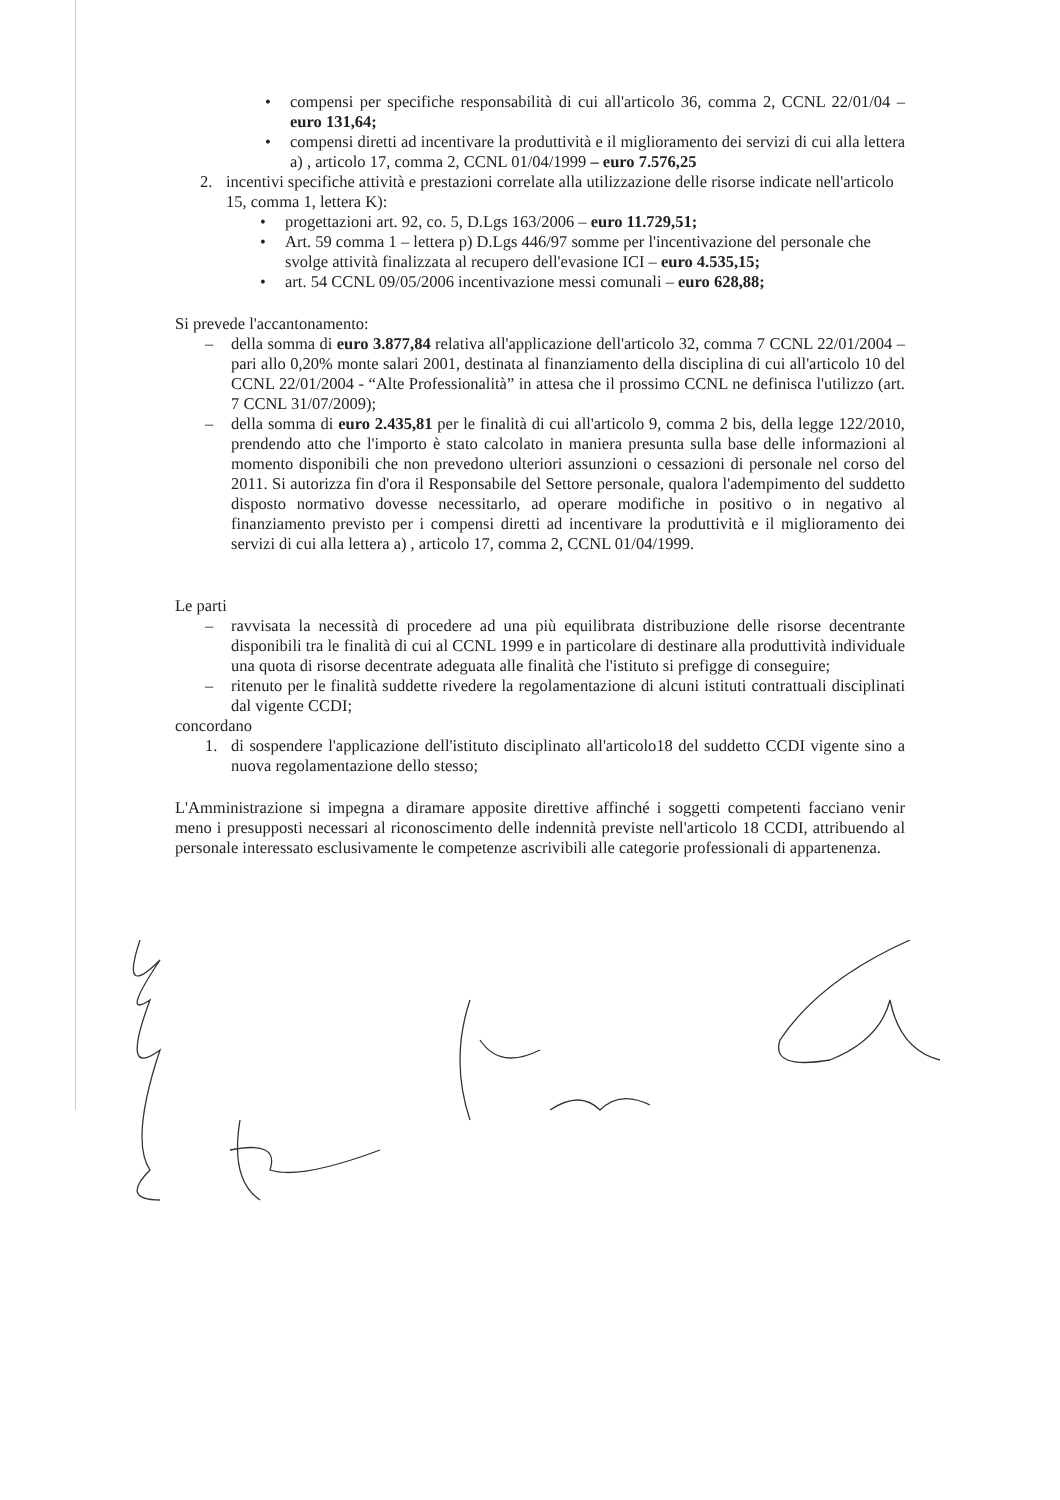• compensi per specifiche responsabilità di cui all'articolo 36, comma 2, CCNL 22/01/04 – euro 131,64;
• compensi diretti ad incentivare la produttività e il miglioramento dei servizi di cui alla lettera a) , articolo 17, comma 2, CCNL 01/04/1999 – euro 7.576,25
2. incentivi specifiche attività e prestazioni correlate alla utilizzazione delle risorse indicate nell'articolo 15, comma 1, lettera K):
• progettazioni art. 92, co. 5, D.Lgs 163/2006 – euro 11.729,51;
• Art. 59 comma 1 – lettera p) D.Lgs 446/97 somme per l'incentivazione del personale che svolge attività finalizzata al recupero dell'evasione ICI – euro 4.535,15;
• art. 54 CCNL 09/05/2006 incentivazione messi comunali – euro 628,88;
Si prevede l'accantonamento:
– della somma di euro 3.877,84 relativa all'applicazione dell'articolo 32, comma 7 CCNL 22/01/2004 – pari allo 0,20% monte salari 2001, destinata al finanziamento della disciplina di cui all'articolo 10 del CCNL 22/01/2004 - “Alte Professionalità” in attesa che il prossimo CCNL ne definisca l'utilizzo (art. 7 CCNL 31/07/2009);
– della somma di euro 2.435,81 per le finalità di cui all'articolo 9, comma 2 bis, della legge 122/2010, prendendo atto che l'importo è stato calcolato in maniera presunta sulla base delle informazioni al momento disponibili che non prevedono ulteriori assunzioni o cessazioni di personale nel corso del 2011. Si autorizza fin d'ora il Responsabile del Settore personale, qualora l'adempimento del suddetto disposto normativo dovesse necessitarlo, ad operare modifiche in positivo o in negativo al finanziamento previsto per i compensi diretti ad incentivare la produttività e il miglioramento dei servizi di cui alla lettera a) , articolo 17, comma 2, CCNL 01/04/1999.
Le parti
– ravvisata la necessità di procedere ad una più equilibrata distribuzione delle risorse decentrante disponibili tra le finalità di cui al CCNL 1999 e in particolare di destinare alla produttività individuale una quota di risorse decentrate adeguata alle finalità che l'istituto si prefigge di conseguire;
– ritenuto per le finalità suddette rivedere la regolamentazione di alcuni istituti contrattuali disciplinati dal vigente CCDI;
concordano
1. di sospendere l'applicazione dell'istituto disciplinato all'articolo18 del suddetto CCDI vigente sino a nuova regolamentazione dello stesso;
L'Amministrazione si impegna a diramare apposite direttive affinché i soggetti competenti facciano venir meno i presupposti necessari al riconoscimento delle indennità previste nell'articolo 18 CCDI, attribuendo al personale interessato esclusivamente le competenze ascrivibili alle categorie professionali di appartenenza.